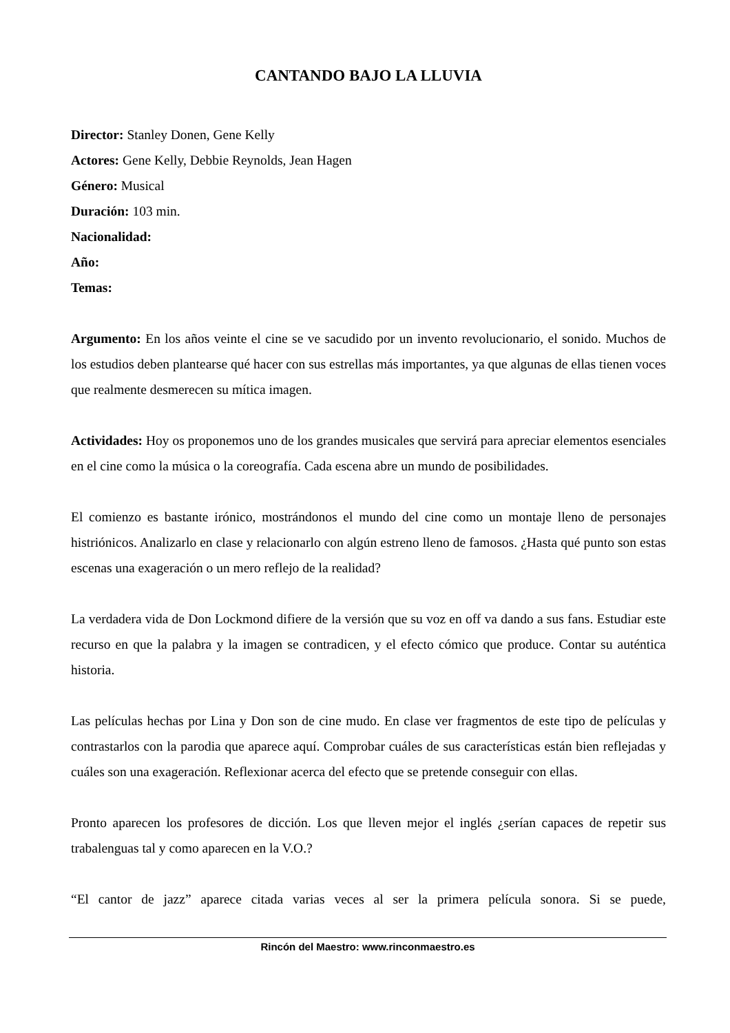CANTANDO BAJO LA LLUVIA
Director: Stanley Donen, Gene Kelly
Actores: Gene Kelly, Debbie Reynolds, Jean Hagen
Género: Musical
Duración: 103 min.
Nacionalidad:
Año:
Temas:
Argumento: En los años veinte el cine se ve sacudido por un invento revolucionario, el sonido. Muchos de los estudios deben plantearse qué hacer con sus estrellas más importantes, ya que algunas de ellas tienen voces que realmente desmerecen su mítica imagen.
Actividades: Hoy os proponemos uno de los grandes musicales que servirá para apreciar elementos esenciales en el cine como la música o la coreografía. Cada escena abre un mundo de posibilidades.
El comienzo es bastante irónico, mostrándonos el mundo del cine como un montaje lleno de personajes histriónicos. Analizarlo en clase y relacionarlo con algún estreno lleno de famosos. ¿Hasta qué punto son estas escenas una exageración o un mero reflejo de la realidad?
La verdadera vida de Don Lockmond difiere de la versión que su voz en off va dando a sus fans. Estudiar este recurso en que la palabra y la imagen se contradicen, y el efecto cómico que produce. Contar su auténtica historia.
Las películas hechas por Lina y Don son de cine mudo. En clase ver fragmentos de este tipo de películas y contrastarlos con la parodia que aparece aquí. Comprobar cuáles de sus características están bien reflejadas y cuáles son una exageración. Reflexionar acerca del efecto que se pretende conseguir con ellas.
Pronto aparecen los profesores de dicción. Los que lleven mejor el inglés ¿serían capaces de repetir sus trabalenguas tal y como aparecen en la V.O.?
“El cantor de jazz” aparece citada varias veces al ser la primera película sonora. Si se puede,
Rincón del Maestro: www.rinconmaestro.es